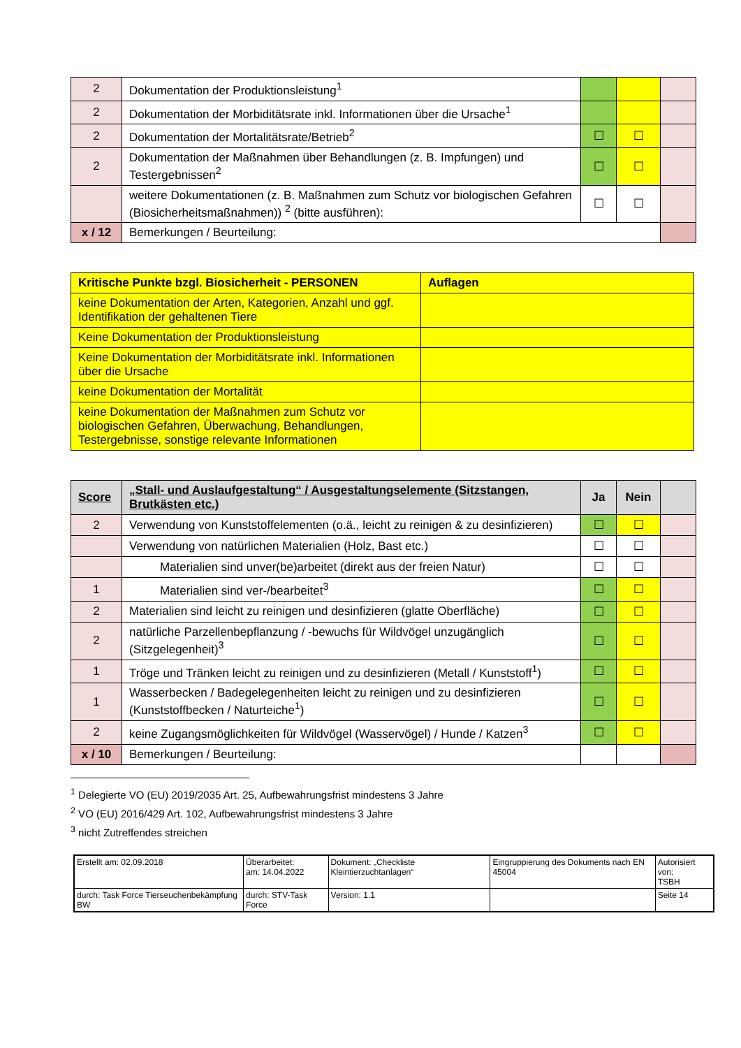| 2 | Dokumentation der Produktionsleistung<sup>1</sup> | | | |
| 2 | Dokumentation der Morbiditätsrate inkl. Informationen über die Ursache<sup>1</sup> | | | |
| 2 | Dokumentation der Mortalitätsrate/Betrieb<sup>2</sup> | ☐ | ☐ | |
| 2 | Dokumentation der Maßnahmen über Behandlungen (z. B. Impfungen) und Testergebnissen<sup>2</sup> | ☐ | ☐ | |
| | weitere Dokumentationen (z. B. Maßnahmen zum Schutz vor biologischen Gefahren (Biosicherheitsmaßnahmen)) <sup>2</sup> (bitte ausführen): | ☐ | ☐ | |
| x / 12 | Bemerkungen / Beurteilung: | | | |
| Kritische Punkte bzgl. Biosicherheit - PERSONEN | Auflagen |
| --- | --- |
| keine Dokumentation der Arten, Kategorien, Anzahl und ggf. Identifikation der gehaltenen Tiere | |
| Keine Dokumentation der Produktionsleistung | |
| Keine Dokumentation der Morbiditätsrate inkl. Informationen über die Ursache | |
| keine Dokumentation der Mortalität | |
| keine Dokumentation der Maßnahmen zum Schutz vor biologischen Gefahren, Überwachung, Behandlungen, Testergebnisse, sonstige relevante Informationen | |
| Score | „Stall- und Auslaufgestaltung“ / Ausgestaltungselemente (Sitzstangen, Brutkästen etc.) | Ja | Nein | |
| --- | --- | --- | --- | --- |
| 2 | Verwendung von Kunststoffelementen (o.ä., leicht zu reinigen & zu desinfizieren) | ☐ | ☐ | |
| | Verwendung von natürlichen Materialien (Holz, Bast etc.) | ☐ | ☐ | |
| | Materialien sind unver(be)arbeitet (direkt aus der freien Natur) | ☐ | ☐ | |
| 1 | Materialien sind ver-/bearbeitet<sup>3</sup> | ☐ | ☐ | |
| 2 | Materialien sind leicht zu reinigen und desinfizieren (glatte Oberfläche) | ☐ | ☐ | |
| 2 | natürliche Parzellenbepflanzung / -bewuchs für Wildvögel unzugänglich (Sitzgelegenheit)<sup>3</sup> | ☐ | ☐ | |
| 1 | Tröge und Tränken leicht zu reinigen und zu desinfizieren (Metall / Kunststoff<sup>1</sup>) | ☐ | ☐ | |
| 1 | Wasserbecken / Badegelegenheiten leicht zu reinigen und zu desinfizieren (Kunststoffbecken / Naturteiche<sup>1</sup>) | ☐ | ☐ | |
| 2 | keine Zugangsmöglichkeiten für Wildvögel (Wasservögel) / Hunde / Katzen<sup>3</sup> | ☐ | ☐ | |
| x / 10 | Bemerkungen / Beurteilung: | | | |
<sup>1</sup> Delegierte VO (EU) 2019/2035 Art. 25, Aufbewahrungsfrist mindestens 3 Jahre
<sup>2</sup> VO (EU) 2016/429 Art. 102, Aufbewahrungsfrist mindestens 3 Jahre
<sup>3</sup> nicht Zutreffendes streichen
| Erstellt am: 02.09.2018 | Überarbeitet: am: 14.04.2022 | Dokument: „Checkliste Kleintierzuchtanlagen“ | Eingruppierung des Dokuments nach EN 45004 | Autorisiert von: TSBH |
| durch: Task Force Tierseuchenbekämpfung BW | durch: STV-Task Force | Version: 1.1 | | Seite 14 |